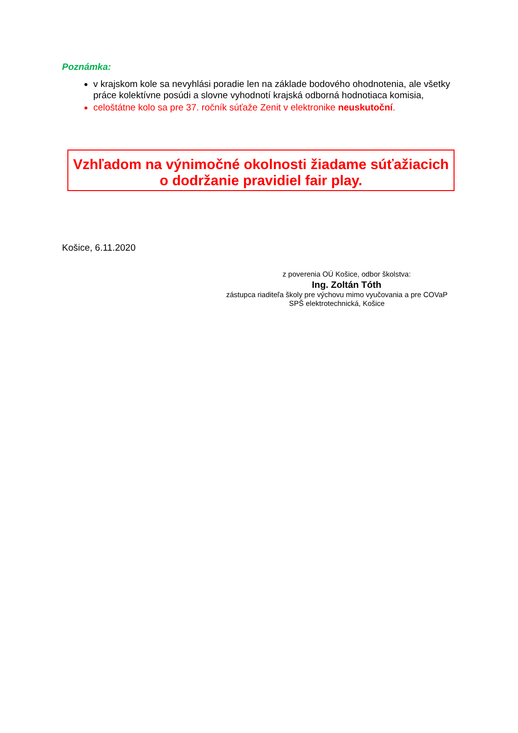Poznámka:
v krajskom kole sa nevyhlási poradie len na základe bodového ohodnotenia, ale všetky práce kolektívne posúdi a slovne vyhodnotí krajská odborná hodnotiaca komisia,
celoštátne kolo sa pre 37. ročník súťaže Zenit v elektronike neuskutoční.
Vzhľadom na výnimočné okolnosti žiadame súťažiacich
o dodržanie pravidiel fair play.
Košice, 6.11.2020
z poverenia OÚ Košice, odbor školstva:
Ing. Zoltán Tóth
zástupca riaditeľa školy pre výchovu mimo vyučovania a pre COVaP
SPŠ elektrotechnická, Košice